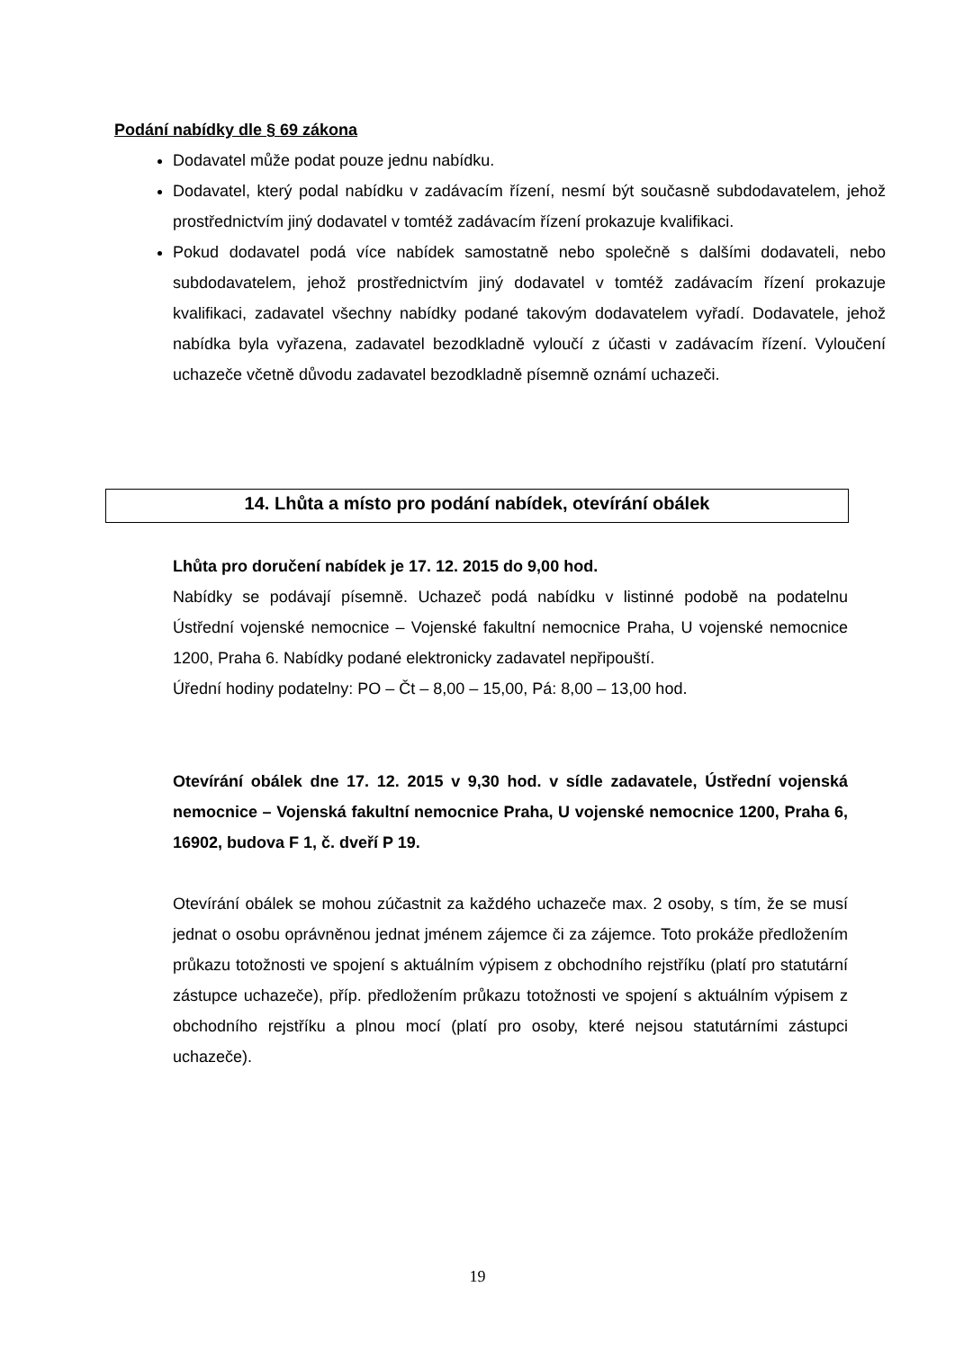Podání nabídky dle § 69 zákona
Dodavatel může podat pouze jednu nabídku.
Dodavatel, který podal nabídku v zadávacím řízení, nesmí být současně subdodavatelem, jehož prostřednictvím jiný dodavatel v tomtéž zadávacím řízení prokazuje kvalifikaci.
Pokud dodavatel podá více nabídek samostatně nebo společně s dalšími dodavateli, nebo subdodavatelem, jehož prostřednictvím jiný dodavatel v tomtéž zadávacím řízení prokazuje kvalifikaci, zadavatel všechny nabídky podané takovým dodavatelem vyřadí. Dodavatele, jehož nabídka byla vyřazena, zadavatel bezodkladně vyloučí z účasti v zadávacím řízení. Vyloučení uchazeče včetně důvodu zadavatel bezodkladně písemně oznámí uchazeči.
14. Lhůta a místo pro podání nabídek, otevírání obálek
Lhůta pro doručení nabídek je 17. 12. 2015 do 9,00 hod.
Nabídky se podávají písemně. Uchazeč podá nabídku v listinné podobě na podatelnu Ústřední vojenské nemocnice – Vojenské fakultní nemocnice Praha, U vojenské nemocnice 1200, Praha 6. Nabídky podané elektronicky zadavatel nepřipouští.
Úřední hodiny podatelny: PO – Čt – 8,00 – 15,00, Pá: 8,00 – 13,00 hod.
Otevírání obálek dne 17. 12. 2015 v 9,30 hod. v sídle zadavatele, Ústřední vojenská nemocnice – Vojenská fakultní nemocnice Praha, U vojenské nemocnice 1200, Praha 6, 16902, budova F 1, č. dveří P 19.
Otevírání obálek se mohou zúčastnit za každého uchazeče max. 2 osoby, s tím, že se musí jednat o osobu oprávněnou jednat jménem zájemce či za zájemce. Toto prokáže předložením průkazu totožnosti ve spojení s aktuálním výpisem z obchodního rejstříku (platí pro statutární zástupce uchazeče), příp. předložením průkazu totožnosti ve spojení s aktuálním výpisem z obchodního rejstříku a plnou mocí (platí pro osoby, které nejsou statutárními zástupci uchazeče).
19